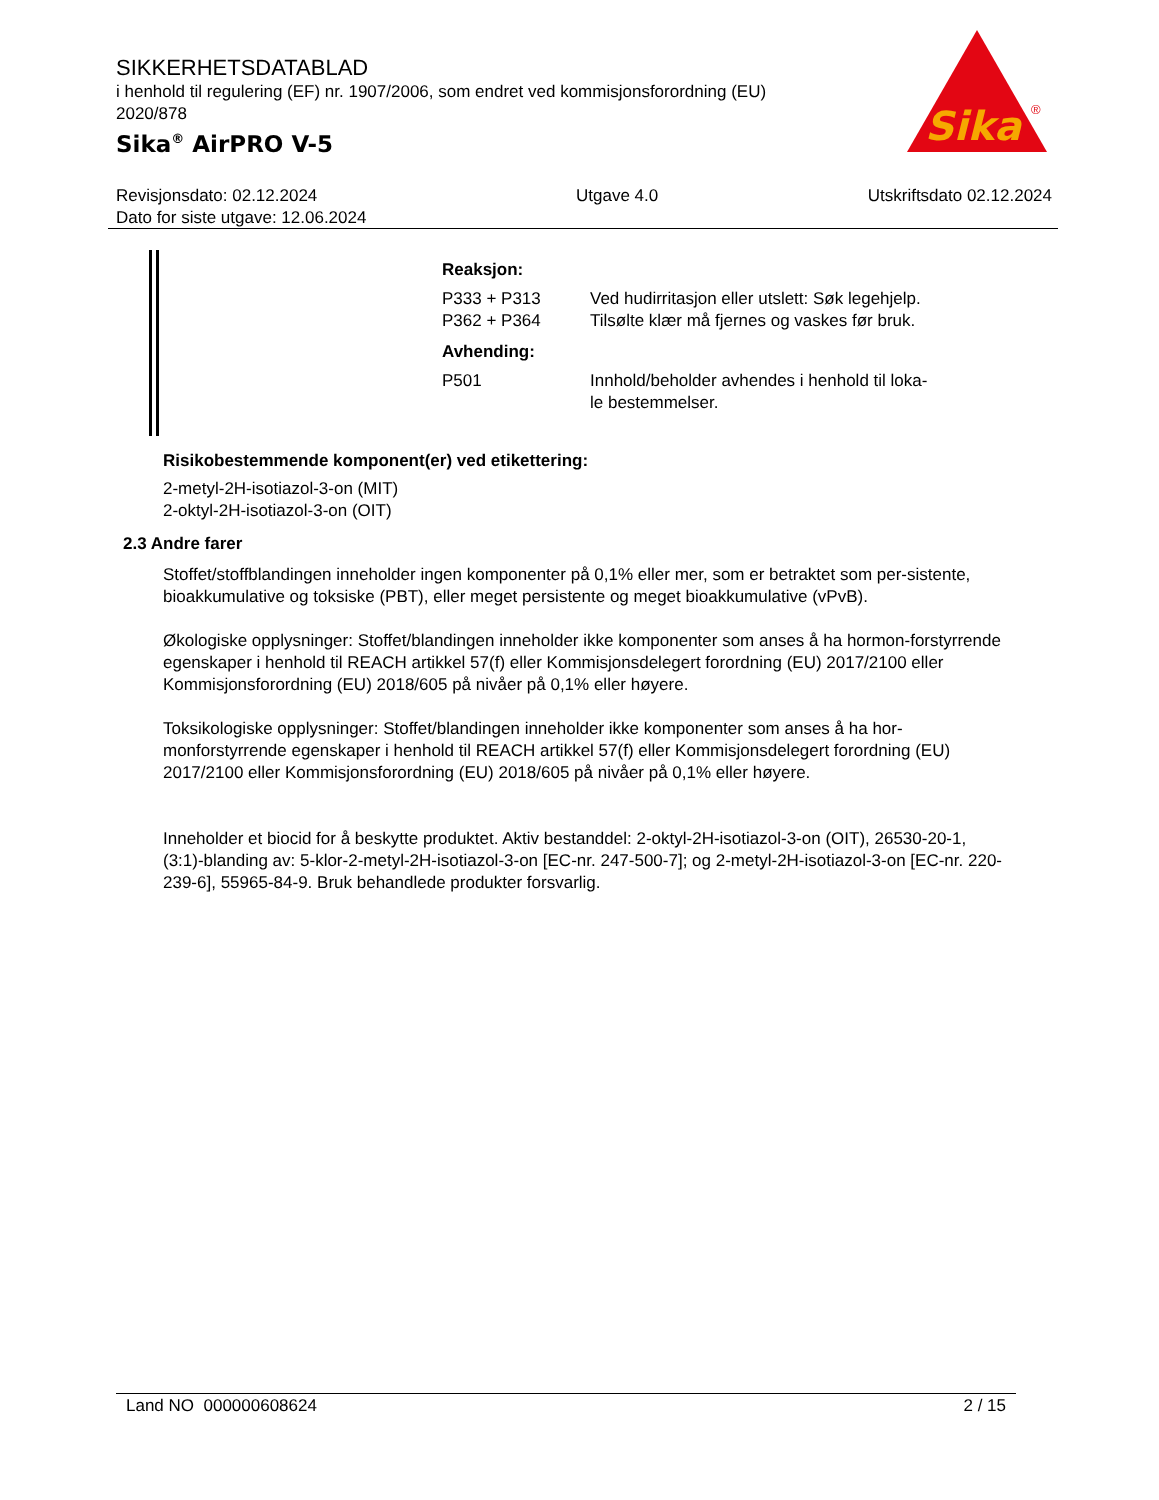SIKKERHETSDATABLAD
i henhold til regulering (EF) nr. 1907/2006, som endret ved kommisjonsforordning (EU) 2020/878
Sika<sup>®</sup> AirPRO V-5
Sika
®
Revisjonsdato: 02.12.2024
Dato for siste utgave: 12.06.2024
Utgave 4.0 Utskriftsdato 02.12.2024
Reaksjon:
P333 + P313 Ved hudirritasjon eller utslett: Søk legehjelp.
P362 + P364 Tilsølte klær må fjernes og vaskes før bruk.
Avhending:
P501 Innhold/beholder avhendes i henhold til loka-
le bestemmelser.
Risikobestemmende komponent(er) ved etikettering:
2-metyl-2H-isotiazol-3-on (MIT)
2-oktyl-2H-isotiazol-3-on (OIT)
2.3 Andre farer
Stoffet/stoffblandingen inneholder ingen komponenter på 0,1% eller mer, som er betraktet som per-sistente, bioakkumulative og toksiske (PBT), eller meget persistente og meget bioakkumulative (vPvB).
Økologiske opplysninger: Stoffet/blandingen inneholder ikke komponenter som anses å ha hormon-forstyrrende egenskaper i henhold til REACH artikkel 57(f) eller Kommisjonsdelegert forordning (EU) 2017/2100 eller Kommisjonsforordning (EU) 2018/605 på nivåer på 0,1% eller høyere.
Toksikologiske opplysninger: Stoffet/blandingen inneholder ikke komponenter som anses å ha hor-monforstyrrende egenskaper i henhold til REACH artikkel 57(f) eller Kommisjonsdelegert forordning (EU) 2017/2100 eller Kommisjonsforordning (EU) 2018/605 på nivåer på 0,1% eller høyere.
Inneholder et biocid for å beskytte produktet. Aktiv bestanddel: 2-oktyl-2H-isotiazol-3-on (OIT), 26530-20-1, (3:1)-blanding av: 5-klor-2-metyl-2H-isotiazol-3-on [EC-nr. 247-500-7]; og 2-metyl-2H-isotiazol-3-on [EC-nr. 220-239-6], 55965-84-9. Bruk behandlede produkter forsvarlig.
Land NO 000000608624 2 / 15